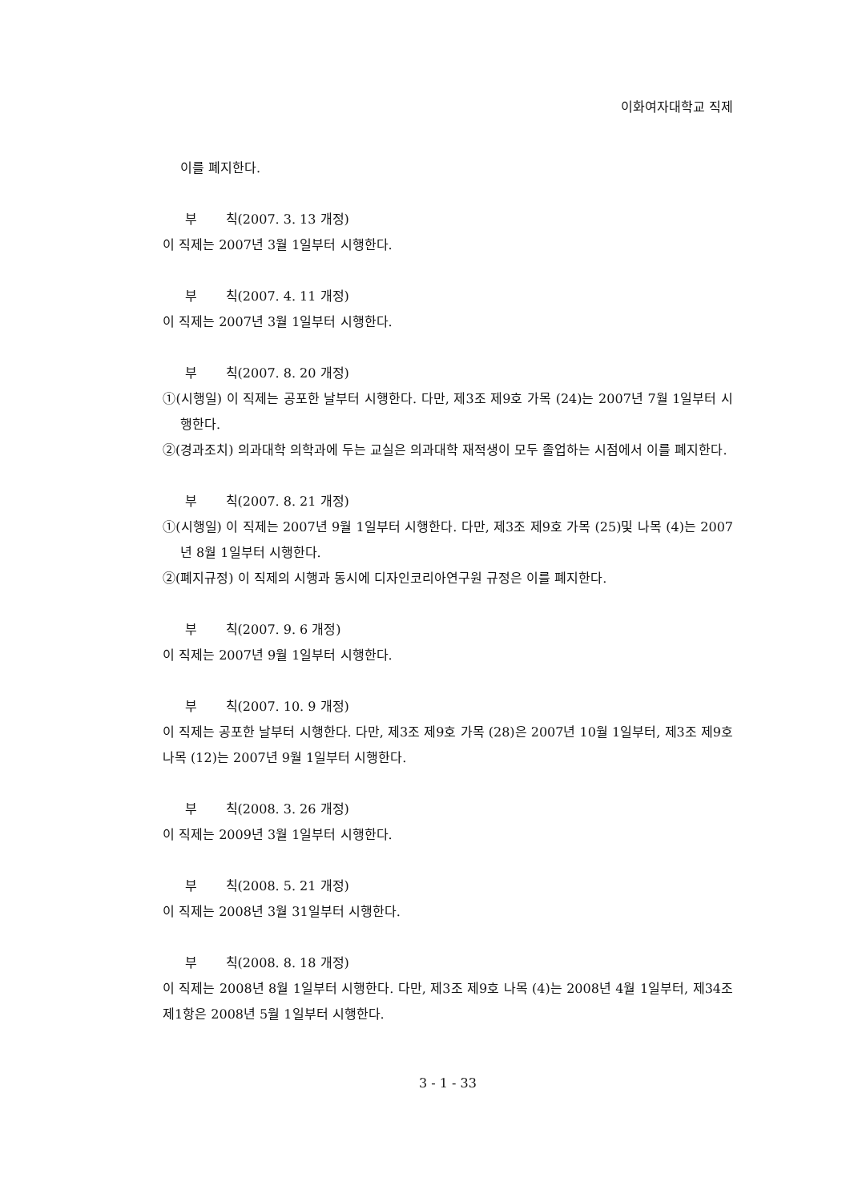이화여자대학교 직제
이를 폐지한다.
부 칙(2007. 3. 13 개정)
이 직제는 2007년 3월 1일부터 시행한다.
부 칙(2007. 4. 11 개정)
이 직제는 2007년 3월 1일부터 시행한다.
부 칙(2007. 8. 20 개정)
①(시행일) 이 직제는 공포한 날부터 시행한다. 다만, 제3조 제9호 가목 (24)는 2007년 7월 1일부터 시행한다.
②(경과조치) 의과대학 의학과에 두는 교실은 의과대학 재적생이 모두 졸업하는 시점에서 이를 폐지한다.
부 칙(2007. 8. 21 개정)
①(시행일) 이 직제는 2007년 9월 1일부터 시행한다. 다만, 제3조 제9호 가목 (25)및 나목 (4)는 2007년 8월 1일부터 시행한다.
②(폐지규정) 이 직제의 시행과 동시에 디자인코리아연구원 규정은 이를 폐지한다.
부 칙(2007. 9. 6 개정)
이 직제는 2007년 9월 1일부터 시행한다.
부 칙(2007. 10. 9 개정)
이 직제는 공포한 날부터 시행한다. 다만, 제3조 제9호 가목 (28)은 2007년 10월 1일부터, 제3조 제9호 나목 (12)는 2007년 9월 1일부터 시행한다.
부 칙(2008. 3. 26 개정)
이 직제는 2009년 3월 1일부터 시행한다.
부 칙(2008. 5. 21 개정)
이 직제는 2008년 3월 31일부터 시행한다.
부 칙(2008. 8. 18 개정)
이 직제는 2008년 8월 1일부터 시행한다. 다만, 제3조 제9호 나목 (4)는 2008년 4월 1일부터, 제34조 제1항은 2008년 5월 1일부터 시행한다.
3 - 1 - 33